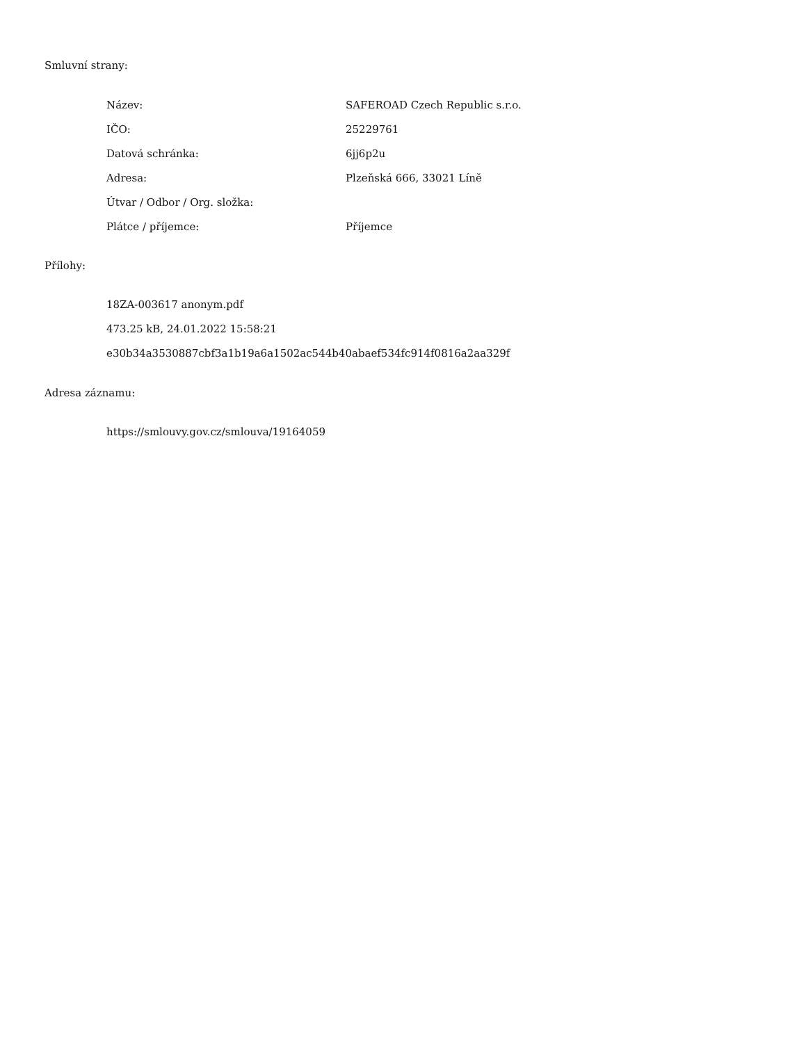Smluvní strany:
| Název: | SAFEROAD Czech Republic s.r.o. |
| IČO: | 25229761 |
| Datová schránka: | 6jj6p2u |
| Adresa: | Plzeňská 666, 33021 Líně |
| Útvar / Odbor / Org. složka: | |
| Plátce / příjemce: | Příjemce |
Přílohy:
18ZA-003617 anonym.pdf
473.25 kB, 24.01.2022 15:58:21
e30b34a3530887cbf3a1b19a6a1502ac544b40abaef534fc914f0816a2aa329f
Adresa záznamu:
https://smlouvy.gov.cz/smlouva/19164059